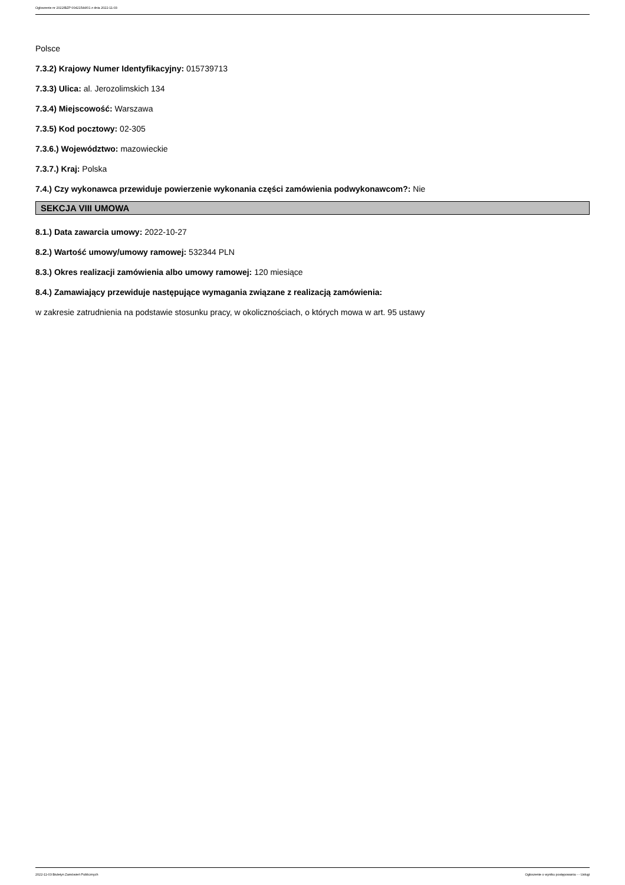Ogłoszenie nr 2022/BZP 00421544/01 z dnia 2022-11-03
Polsce
7.3.2) Krajowy Numer Identyfikacyjny: 015739713
7.3.3) Ulica: al. Jerozolimskich 134
7.3.4) Miejscowość: Warszawa
7.3.5) Kod pocztowy: 02-305
7.3.6.) Województwo: mazowieckie
7.3.7.) Kraj: Polska
7.4.) Czy wykonawca przewiduje powierzenie wykonania części zamówienia podwykonawcom?: Nie
SEKCJA VIII UMOWA
8.1.) Data zawarcia umowy: 2022-10-27
8.2.) Wartość umowy/umowy ramowej: 532344 PLN
8.3.) Okres realizacji zamówienia albo umowy ramowej: 120 miesiące
8.4.) Zamawiający przewiduje następujące wymagania związane z realizacją zamówienia:
w zakresie zatrudnienia na podstawie stosunku pracy, w okolicznościach, o których mowa w art. 95 ustawy
2022-11-03 Biuletyn Zamówień Publicznych Ogłoszenie o wyniku postępowania - - Usługi